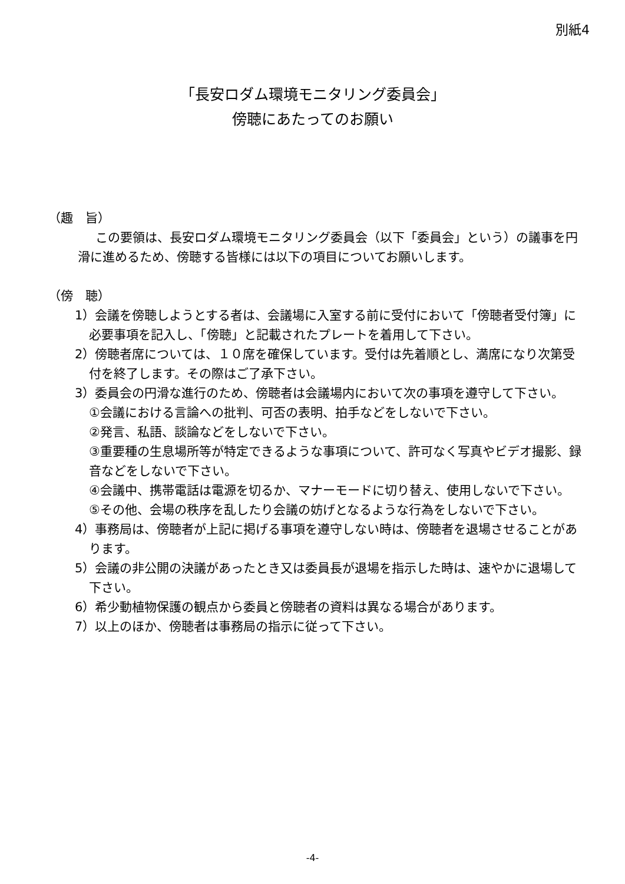別紙4
「長安ロダム環境モニタリング委員会」
傍聴にあたってのお願い
（趣　旨）
この要領は、長安ロダム環境モニタリング委員会（以下「委員会」という）の議事を円滑に進めるため、傍聴する皆様には以下の項目についてお願いします。
（傍　聴）
1）会議を傍聴しようとする者は、会議場に入室する前に受付において「傍聴者受付簿」に必要事項を記入し、「傍聴」と記載されたプレートを着用して下さい。
2）傍聴者席については、１０席を確保しています。受付は先着順とし、満席になり次第受付を終了します。その際はご了承下さい。
3）委員会の円滑な進行のため、傍聴者は会議場内において次の事項を遵守して下さい。
①会議における言論への批判、可否の表明、拍手などをしないで下さい。
②発言、私語、談論などをしないで下さい。
③重要種の生息場所等が特定できるような事項について、許可なく写真やビデオ撮影、録音などをしないで下さい。
④会議中、携帯電話は電源を切るか、マナーモードに切り替え、使用しないで下さい。
⑤その他、会場の秩序を乱したり会議の妨げとなるような行為をしないで下さい。
4）事務局は、傍聴者が上記に掲げる事項を遵守しない時は、傍聴者を退場させることがあります。
5）会議の非公開の決議があったとき又は委員長が退場を指示した時は、速やかに退場して下さい。
6）希少動植物保護の観点から委員と傍聴者の資料は異なる場合があります。
7）以上のほか、傍聴者は事務局の指示に従って下さい。
-4-